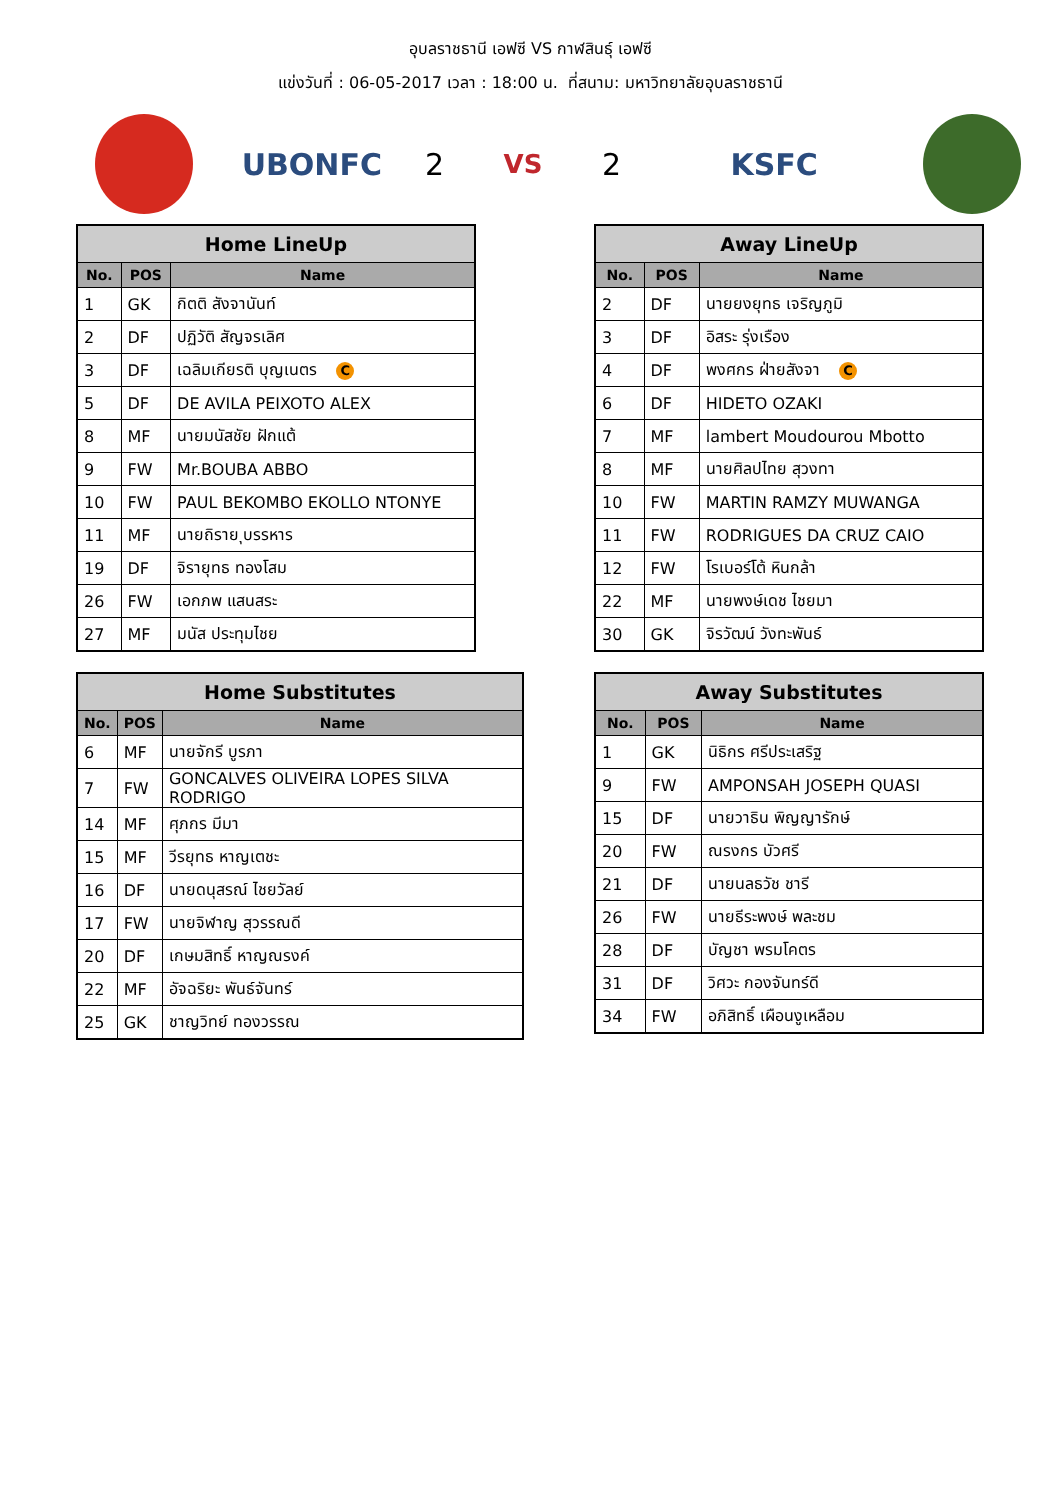อุบลราชธานี เอฟซี VS กาฬสินธุ์ เอฟซี
แข่งวันที่ : 06-05-2017 เวลา : 18:00 น. ที่สนาม: มหาวิทยาลัยอุบลราชธานี
UBONFC 2
VS
2 KSFC
| Home LineUp | | |
| --- | --- | --- |
| No. | POS | Name |
| 1 | GK | กิตติ สังจานันท์ |
| 2 | DF | ปฏิวัติ สัญจรเลิศ |
| 3 | DF | เฉลิมเกียรติ บุญเนตร C |
| 5 | DF | DE AVILA PEIXOTO ALEX |
| 8 | MF | นายมนัสชัย ฝักแต้ |
| 9 | FW | Mr.BOUBA ABBO |
| 10 | FW | PAUL BEKOMBO EKOLLO NTONYE |
| 11 | MF | นายถิราย ุบรรหาร |
| 19 | DF | จิรายุทธ ทองโสม |
| 26 | FW | เอกภพ แสนสระ |
| 27 | MF | มนัส ประทุมไชย |
| Away LineUp | | |
| --- | --- | --- |
| No. | POS | Name |
| 2 | DF | นายยงยุทธ เจริญภูมิ |
| 3 | DF | อิสระ รุ่งเรือง |
| 4 | DF | พงศกร ฝ่ายสังจา C |
| 6 | DF | HIDETO OZAKI |
| 7 | MF | lambert Moudourou Mbotto |
| 8 | MF | นายศิลปไทย สุวงทา |
| 10 | FW | MARTIN RAMZY MUWANGA |
| 11 | FW | RODRIGUES DA CRUZ CAIO |
| 12 | FW | โรเบอร์โต้ หินกล้า |
| 22 | MF | นายพงษ์เดช ไชยมา |
| 30 | GK | จิรวัฒน์ วังทะพันธ์ |
| Home Substitutes | | |
| --- | --- | --- |
| No. | POS | Name |
| 6 | MF | นายจักรี บูรภา |
| 7 | FW | GONCALVES OLIVEIRA LOPES SILVA RODRIGO |
| 14 | MF | ศุภกร มีมา |
| 15 | MF | วีรยุทธ หาญเตชะ |
| 16 | DF | นายดนุสรณ์ ไชยวัลย์ |
| 17 | FW | นายจิฬาญ สุวรรณดี |
| 20 | DF | เกษมสิทธิ์ หาญณรงค์ |
| 22 | MF | อัจฉริยะ พันธ์จันทร์ |
| 25 | GK | ชาญวิทย์ ทองวรรณ |
| Away Substitutes | | |
| --- | --- | --- |
| No. | POS | Name |
| 1 | GK | นิธิกร ศรีประเสริฐ |
| 9 | FW | AMPONSAH JOSEPH QUASI |
| 15 | DF | นายวาธิน พิญญารักษ์ |
| 20 | FW | ณรงกร บัวศรี |
| 21 | DF | นายนลธวัช ชารี |
| 26 | FW | นายธีระพงษ์ พละชม |
| 28 | DF | บัญชา พรมโคตร |
| 31 | DF | วิศวะ กองจันทร์ดี |
| 34 | FW | อภิสิทธิ์ เผือนงูเหลือม |